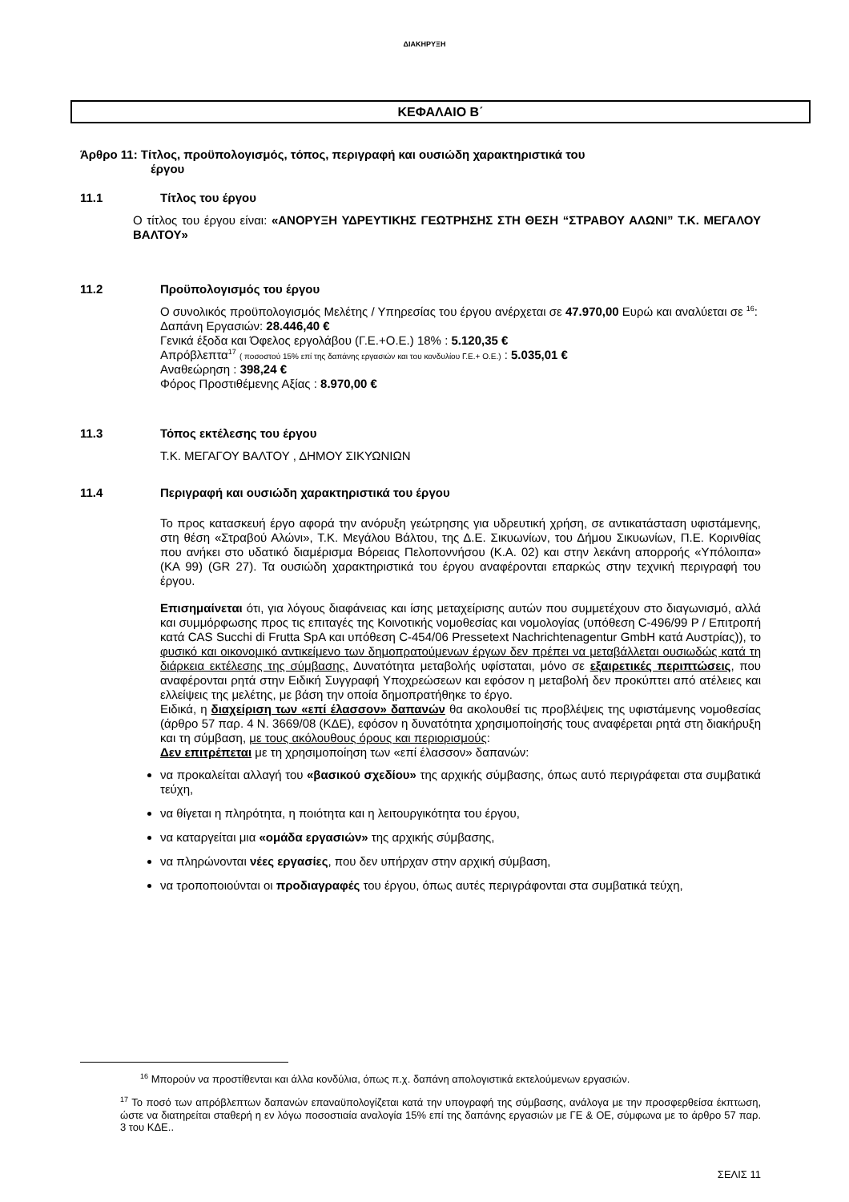ΔΙΑΚΗΡΥΞΗ
ΚΕΦΑΛΑΙΟ Β΄
Άρθρο 11: Τίτλος, προϋπολογισμός, τόπος, περιγραφή και ουσιώδη χαρακτηριστικά του
έργου
11.1 Τίτλος του έργου
Ο τίτλος του έργου είναι: «ΑΝΟΡΥΞΗ ΥΔΡΕΥΤΙΚΗΣ ΓΕΩΤΡΗΣΗΣ ΣΤΗ ΘΕΣΗ “ΣΤΡΑΒΟΥ ΑΛΩΝΙ” Τ.Κ. ΜΕΓΑΛΟΥ ΒΑΛΤΟΥ»
11.2 Προϋπολογισμός του έργου
Ο συνολικός προϋπολογισμός Μελέτης / Υπηρεσίας του έργου ανέρχεται σε 47.970,00 Ευρώ και αναλύεται σε <sup>16</sup>:
Δαπάνη Εργασιών: 28.446,40 €
Γενικά έξοδα και Όφελος εργολάβου (Γ.Ε.+Ο.Ε.) 18% : 5.120,35 €
Απρόβλεπτα<sup>17</sup> ( ποσοστού 15% επί της δαπάνης εργασιών και του κονδυλίου Γ.Ε.+ Ο.Ε.) : 5.035,01 €
Αναθεώρηση : 398,24 €
Φόρος Προστιθέμενης Αξίας : 8.970,00 €
11.3 Τόπος εκτέλεσης του έργου
Τ.Κ. ΜΕΓΑΓΟΥ ΒΑΛΤΟΥ , ΔΗΜΟΥ ΣΙΚΥΩΝΙΩΝ
11.4 Περιγραφή και ουσιώδη χαρακτηριστικά του έργου
Το προς κατασκευή έργο αφορά την ανόρυξη γεώτρησης για υδρευτική χρήση, σε αντικατάσταση υφιστάμενης, στη θέση «Στραβού Αλώνι», Τ.Κ. Μεγάλου Βάλτου, της Δ.Ε. Σικυωνίων, του Δήμου Σικυωνίων, Π.Ε. Κορινθίας που ανήκει στο υδατικό διαμέρισμα Βόρειας Πελοποννήσου (Κ.Α. 02) και στην λεκάνη απορροής «Υπόλοιπα» (ΚΑ 99) (GR 27). Τα ουσιώδη χαρακτηριστικά του έργου αναφέρονται επαρκώς στην τεχνική περιγραφή του έργου.
Επισημαίνεται ότι, για λόγους διαφάνειας και ίσης μεταχείρισης αυτών που συμμετέχουν στο διαγωνισμό, αλλά και συμμόρφωσης προς τις επιταγές της Κοινοτικής νομοθεσίας και νομολογίας (υπόθεση C-496/99 P / Επιτροπή κατά CAS Succhi di Frutta SpA και υπόθεση C-454/06 Pressetext Nachrichtenagentur GmbH κατά Αυστρίας)), το φυσικό και οικονομικό αντικείμενο των δημοπρατούμενων έργων δεν πρέπει να μεταβάλλεται ουσιωδώς κατά τη διάρκεια εκτέλεσης της σύμβασης. Δυνατότητα μεταβολής υφίσταται, μόνο σε εξαιρετικές περιπτώσεις, που αναφέρονται ρητά στην Ειδική Συγγραφή Υποχρεώσεων και εφόσον η μεταβολή δεν προκύπτει από ατέλειες και ελλείψεις της μελέτης, με βάση την οποία δημοπρατήθηκε το έργο.
Ειδικά, η διαχείριση των «επί έλασσον» δαπανών θα ακολουθεί τις προβλέψεις της υφιστάμενης νομοθεσίας (άρθρο 57 παρ. 4 Ν. 3669/08 (ΚΔΕ), εφόσον η δυνατότητα χρησιμοποίησής τους αναφέρεται ρητά στη διακήρυξη και τη σύμβαση, με τους ακόλουθους όρους και περιορισμούς:
Δεν επιτρέπεται με τη χρησιμοποίηση των «επί έλασσον» δαπανών:
να προκαλείται αλλαγή του «βασικού σχεδίου» της αρχικής σύμβασης, όπως αυτό περιγράφεται στα συμβατικά τεύχη,
να θίγεται η πληρότητα, η ποιότητα και η λειτουργικότητα του έργου,
να καταργείται μια «ομάδα εργασιών» της αρχικής σύμβασης,
να πληρώνονται νέες εργασίες, που δεν υπήρχαν στην αρχική σύμβαση,
να τροποποιούνται οι προδιαγραφές του έργου, όπως αυτές περιγράφονται στα συμβατικά τεύχη,
<sup>16</sup> Μπορούν να προστίθενται και άλλα κονδύλια, όπως π.χ. δαπάνη απολογιστικά εκτελούμενων εργασιών.
<sup>17</sup> Το ποσό των απρόβλεπτων δαπανών επαναϋπολογίζεται κατά την υπογραφή της σύμβασης, ανάλογα με την προσφερθείσα έκπτωση, ώστε να διατηρείται σταθερή η εν λόγω ποσοστιαία αναλογία 15% επί της δαπάνης εργασιών με ΓΕ & ΟΕ, σύμφωνα με το άρθρο 57 παρ. 3 του ΚΔΕ..
ΣΕΛΙΣ 11